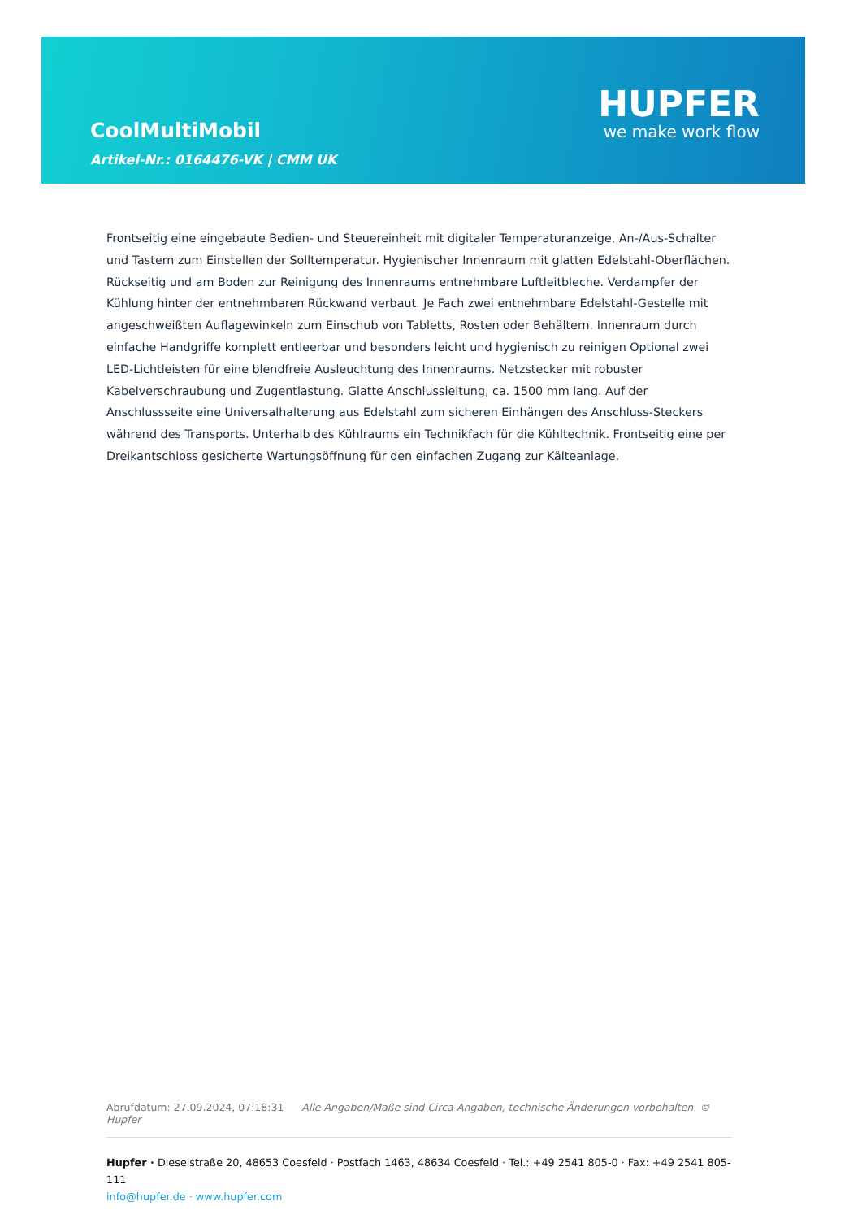CoolMultiMobil
Artikel-Nr.: 0164476-VK | CMM UK
HUPFER
we make work flow
Frontseitig eine eingebaute Bedien- und Steuereinheit mit digitaler Temperaturanzeige, An-/Aus-Schalter und Tastern zum Einstellen der Solltemperatur. Hygienischer Innenraum mit glatten Edelstahl-Oberflächen. Rückseitig und am Boden zur Reinigung des Innenraums entnehmbare Luftleitbleche. Verdampfer der Kühlung hinter der entnehmbaren Rückwand verbaut. Je Fach zwei entnehmbare Edelstahl-Gestelle mit angeschweißten Auflagewinkeln zum Einschub von Tabletts, Rosten oder Behältern. Innenraum durch einfache Handgriffe komplett entleerbar und besonders leicht und hygienisch zu reinigen Optional zwei LED-Lichtleisten für eine blendfreie Ausleuchtung des Innenraums. Netzstecker mit robuster Kabelverschraubung und Zugentlastung. Glatte Anschlussleitung, ca. 1500 mm lang. Auf der Anschlussseite eine Universalhalterung aus Edelstahl zum sicheren Einhängen des Anschluss-Steckers während des Transports. Unterhalb des Kühlraums ein Technikfach für die Kühltechnik. Frontseitig eine per Dreikantschloss gesicherte Wartungsöffnung für den einfachen Zugang zur Kälteanlage.
Abrufdatum: 27.09.2024, 07:18:31 Alle Angaben/Maße sind Circa-Angaben, technische Änderungen vorbehalten. © Hupfer
Hupfer · Dieselstraße 20, 48653 Coesfeld · Postfach 1463, 48634 Coesfeld · Tel.: +49 2541 805-0 · Fax: +49 2541 805-111
info@hupfer.de · www.hupfer.com